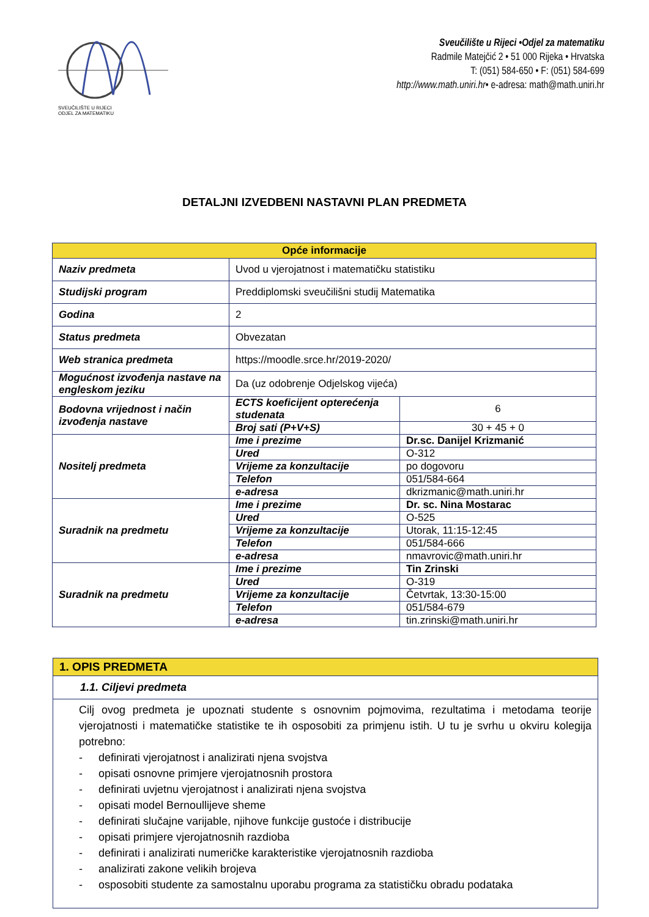SVEUČILIŠTE U RIJECI
ODJEL ZA MATEMATIKU
Sveučilište u Rijeci •Odjel za matematiku
Radmile Matejčić 2 • 51 000 Rijeka • Hrvatska
T: (051) 584-650 • F: (051) 584-699
http://www.math.uniri.hr• e-adresa: math@math.uniri.hr
DETALJNI IZVEDBENI NASTAVNI PLAN PREDMETA
| Opće informacije | | |
| --- | --- | --- |
| Naziv predmeta | Uvod u vjerojatnost i matematičku statistiku | |
| Studijski program | Preddiplomski sveučilišni studij Matematika | |
| Godina | 2 | |
| Status predmeta | Obvezatan | |
| Web stranica predmeta | https://moodle.srce.hr/2019-2020/ | |
| Mogućnost izvođenja nastave na engleskom jeziku | Da (uz odobrenje Odjelskog vijeća) | |
| Bodovna vrijednost i način izvođenja nastave | ECTS koeficijent opterećenja studenata | 6 |
| | Broj sati (P+V+S) | 30 + 45 + 0 |
| Nositelj predmeta | Ime i prezime | Dr.sc. Danijel Krizmanić |
| | Ured | O-312 |
| | Vrijeme za konzultacije | po dogovoru |
| | Telefon | 051/584-664 |
| | e-adresa | dkrizmanic@math.uniri.hr |
| Suradnik na predmetu | Ime i prezime | Dr. sc. Nina Mostarac |
| | Ured | O-525 |
| | Vrijeme za konzultacije | Utorak, 11:15-12:45 |
| | Telefon | 051/584-666 |
| | e-adresa | nmavrovic@math.uniri.hr |
| Suradnik na predmetu | Ime i prezime | Tin Zrinski |
| | Ured | O-319 |
| | Vrijeme za konzultacije | Četvrtak, 13:30-15:00 |
| | Telefon | 051/584-679 |
| | e-adresa | tin.zrinski@math.uniri.hr |
1. OPIS PREDMETA
1.1. Ciljevi predmeta
Cilj ovog predmeta je upoznati studente s osnovnim pojmovima, rezultatima i metodama teorije vjerojatnosti i matematičke statistike te ih osposobiti za primjenu istih. U tu je svrhu u okviru kolegija potrebno:
- definirati vjerojatnost i analizirati njena svojstva
- opisati osnovne primjere vjerojatnosnih prostora
- definirati uvjetnu vjerojatnost i analizirati njena svojstva
- opisati model Bernoullijeve sheme
- definirati slučajne varijable, njihove funkcije gustoće i distribucije
- opisati primjere vjerojatnosnih razdioba
- definirati i analizirati numeričke karakteristike vjerojatnosnih razdioba
- analizirati zakone velikih brojeva
- osposobiti studente za samostalnu uporabu programa za statističku obradu podataka